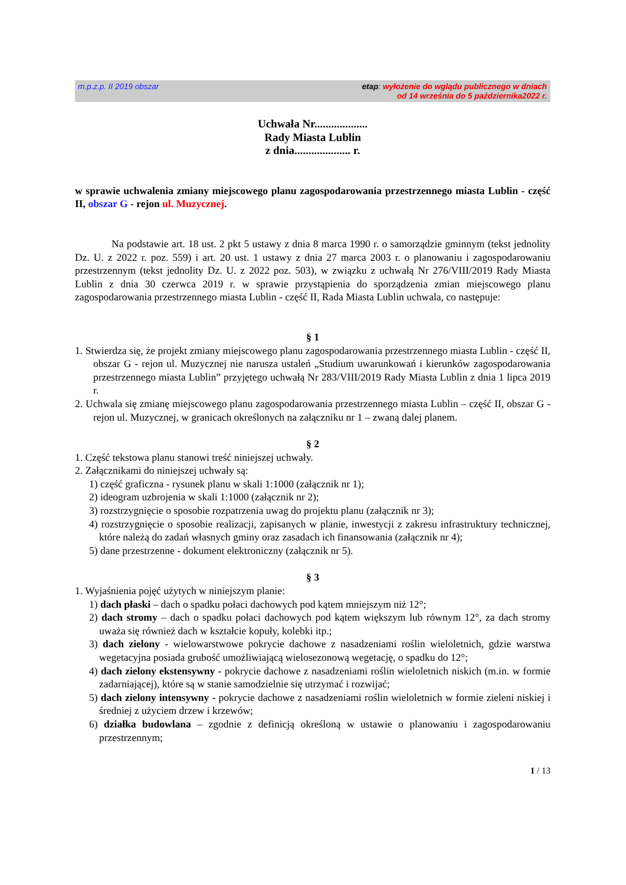m.p.z.p. II 2019 obszar etap: wyłożenie do wglądu publicznego w dniach
od 14 września do 5 października2022 r.
Uchwała Nr...................
Rady Miasta Lublin
z dnia.................... r.
w sprawie uchwalenia zmiany miejscowego planu zagospodarowania przestrzennego miasta Lublin - część II, obszar G - rejon ul. Muzycznej.
Na podstawie art. 18 ust. 2 pkt 5 ustawy z dnia 8 marca 1990 r. o samorządzie gminnym (tekst jednolity Dz. U. z 2022 r. poz. 559) i art. 20 ust. 1 ustawy z dnia 27 marca 2003 r. o planowaniu i zagospodarowaniu przestrzennym (tekst jednolity Dz. U. z 2022 poz. 503), w związku z uchwałą Nr 276/VIII/2019 Rady Miasta Lublin z dnia 30 czerwca 2019 r. w sprawie przystąpienia do sporządzenia zmian miejscowego planu zagospodarowania przestrzennego miasta Lublin - część II, Rada Miasta Lublin uchwala, co następuje:
§ 1
1. Stwierdza się, że projekt zmiany miejscowego planu zagospodarowania przestrzennego miasta Lublin - część II, obszar G - rejon ul. Muzycznej nie narusza ustaleń „Studium uwarunkowań i kierunków zagospodarowania przestrzennego miasta Lublin” przyjętego uchwałą Nr 283/VIII/2019 Rady Miasta Lublin z dnia 1 lipca 2019 r.
2. Uchwala się zmianę miejscowego planu zagospodarowania przestrzennego miasta Lublin – część II, obszar G - rejon ul. Muzycznej, w granicach określonych na załączniku nr 1 – zwaną dalej planem.
§ 2
1. Część tekstowa planu stanowi treść niniejszej uchwały.
2. Załącznikami do niniejszej uchwały są:
1) część graficzna - rysunek planu w skali 1:1000 (załącznik nr 1);
2) ideogram uzbrojenia w skali 1:1000 (załącznik nr 2);
3) rozstrzygnięcie o sposobie rozpatrzenia uwag do projektu planu (załącznik nr 3);
4) rozstrzygnięcie o sposobie realizacji, zapisanych w planie, inwestycji z zakresu infrastruktury technicznej, które należą do zadań własnych gminy oraz zasadach ich finansowania (załącznik nr 4);
5) dane przestrzenne - dokument elektroniczny (załącznik nr 5).
§ 3
1. Wyjaśnienia pojęć użytych w niniejszym planie:
1) dach płaski – dach o spadku połaci dachowych pod kątem mniejszym niż 12°;
2) dach stromy – dach o spadku połaci dachowych pod kątem większym lub równym 12°, za dach stromy uważa się również dach w kształcie kopuły, kolebki itp.;
3) dach zielony - wielowarstwowe pokrycie dachowe z nasadzeniami roślin wieloletnich, gdzie warstwa wegetacyjna posiada grubość umożliwiającą wielosezonową wegetację, o spadku do 12°;
4) dach zielony ekstensywny - pokrycie dachowe z nasadzeniami roślin wieloletnich niskich (m.in. w formie zadarniającej), które są w stanie samodzielnie się utrzymać i rozwijać;
5) dach zielony intensywny - pokrycie dachowe z nasadzeniami roślin wieloletnich w formie zieleni niskiej i średniej z użyciem drzew i krzewów;
6) działka budowlana – zgodnie z definicją określoną w ustawie o planowaniu i zagospodarowaniu przestrzennym;
1 / 13